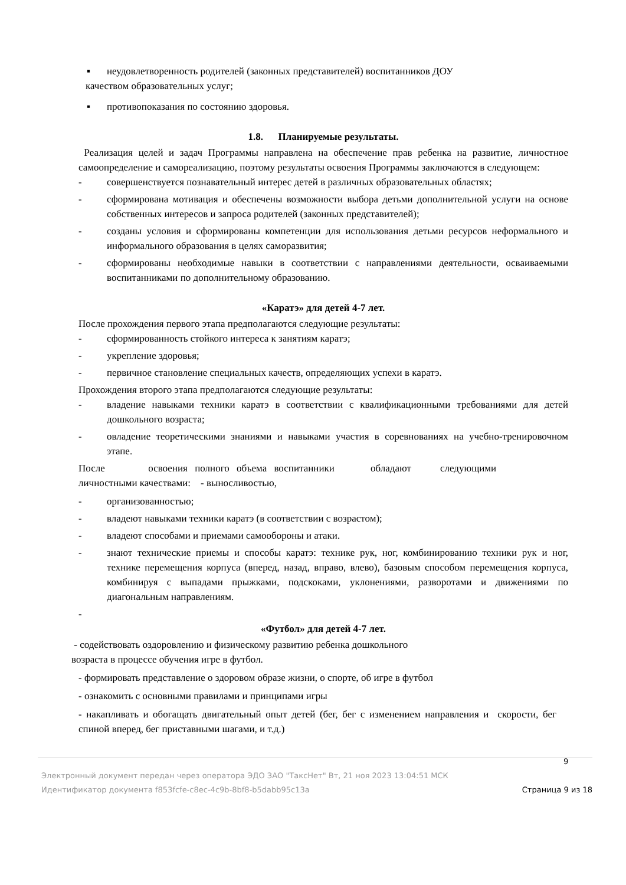▪ неудовлетворенность родителей (законных представителей) воспитанников ДОУ
качеством образовательных услуг;
▪ противопоказания по состоянию здоровья.
1.8. Планируемые результаты.
Реализация целей и задач Программы направлена на обеспечение прав ребенка на развитие, личностное самоопределение и самореализацию, поэтому результаты освоения Программы заключаются в следующем:
- совершенствуется познавательный интерес детей в различных образовательных областях;
- сформирована мотивация и обеспечены возможности выбора детьми дополнительной услуги на основе собственных интересов и запроса родителей (законных представителей);
- созданы условия и сформированы компетенции для использования детьми ресурсов неформального и информального образования в целях саморазвития;
- сформированы необходимые навыки в соответствии с направлениями деятельности, осваиваемыми воспитанниками по дополнительному образованию.
«Каратэ» для детей 4-7 лет.
После прохождения первого этапа предполагаются следующие результаты:
- сформированность стойкого интереса к занятиям каратэ;
- укрепление здоровья;
- первичное становление специальных качеств, определяющих успехи в каратэ.
Прохождения второго этапа предполагаются следующие результаты:
- владение навыками техники каратэ в соответствии с квалификационными требованиями для детей дошкольного возраста;
- овладение теоретическими знаниями и навыками участия в соревнованиях на учебно-тренировочном этапе.
После освоения полного объема воспитанники обладают следующими
личностными качествами: - выносливостью,
- организованностью;
- владеют навыками техники каратэ (в соответствии с возрастом);
- владеют способами и приемами самообороны и атаки.
- знают технические приемы и способы каратэ: технике рук, ног, комбинированию техники рук и ног, технике перемещения корпуса (вперед, назад, вправо, влево), базовым способом перемещения корпуса, комбинируя с выпадами прыжками, подскоками, уклонениями, разворотами и движениями по диагональным направлениям.
-
«Футбол» для детей 4-7 лет.
- содействовать оздоровлению и физическому развитию ребенка дошкольного
возраста в процессе обучения игре в футбол.
- формировать представление о здоровом образе жизни, о спорте, об игре в футбол
- ознакомить с основными правилами и принципами игры
- накапливать и обогащать двигательный опыт детей (бег, бег с изменением направления и скорости, бег спиной вперед, бег приставными шагами, и т.д.)
9
Электронный документ передан через оператора ЭДО ЗАО "ТаксНет" Вт, 21 ноя 2023 13:04:51 МСК
Идентификатор документа f853fcfe-c8ec-4c9b-8bf8-b5dabb95c13a Страница 9 из 18